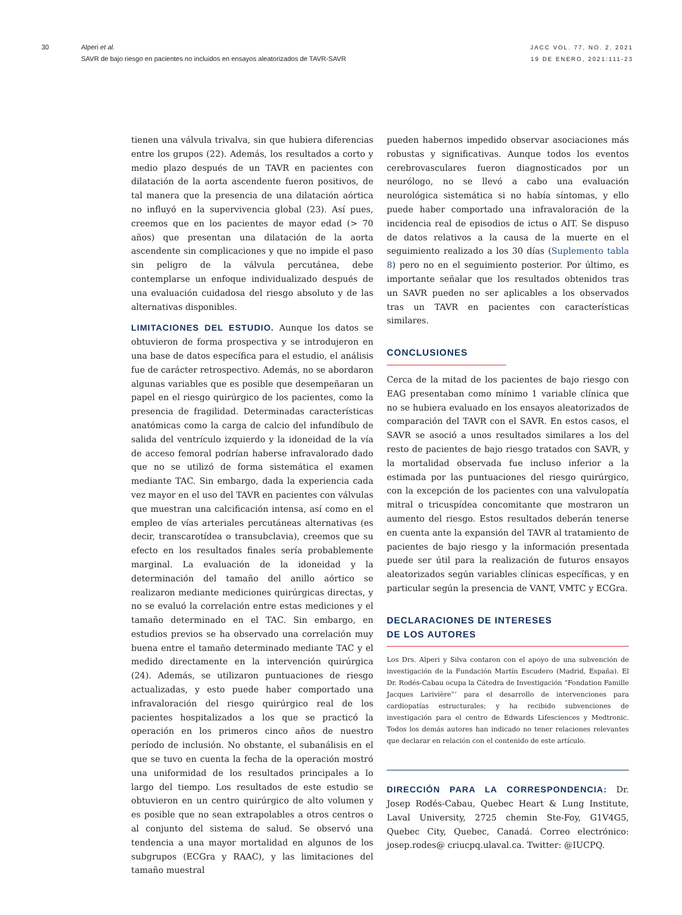30 Alperi et al.
SAVR de bajo riesgo en pacientes no incluidos en ensayos aleatorizados de TAVR-SAVR
JACC VOL. 77, NO. 2, 2021
19 DE ENERO, 2021:111-23
tienen una válvula trivalva, sin que hubiera diferencias entre los grupos (22). Además, los resultados a corto y medio plazo después de un TAVR en pacientes con dilatación de la aorta ascendente fueron positivos, de tal manera que la presencia de una dilatación aórtica no influyó en la supervivencia global (23). Así pues, creemos que en los pacientes de mayor edad (> 70 años) que presentan una dilatación de la aorta ascendente sin complicaciones y que no impide el paso sin peligro de la válvula percutánea, debe contemplarse un enfoque individualizado después de una evaluación cuidadosa del riesgo absoluto y de las alternativas disponibles.
LIMITACIONES DEL ESTUDIO. Aunque los datos se obtuvieron de forma prospectiva y se introdujeron en una base de datos específica para el estudio, el análisis fue de carácter retrospectivo. Además, no se abordaron algunas variables que es posible que desempeñaran un papel en el riesgo quirúrgico de los pacientes, como la presencia de fragilidad. Determinadas características anatómicas como la carga de calcio del infundíbulo de salida del ventrículo izquierdo y la idoneidad de la vía de acceso femoral podrían haberse infravalorado dado que no se utilizó de forma sistemática el examen mediante TAC. Sin embargo, dada la experiencia cada vez mayor en el uso del TAVR en pacientes con válvulas que muestran una calcificación intensa, así como en el empleo de vías arteriales percutáneas alternativas (es decir, transcarotídea o transubclavia), creemos que su efecto en los resultados finales sería probablemente marginal. La evaluación de la idoneidad y la determinación del tamaño del anillo aórtico se realizaron mediante mediciones quirúrgicas directas, y no se evaluó la correlación entre estas mediciones y el tamaño determinado en el TAC. Sin embargo, en estudios previos se ha observado una correlación muy buena entre el tamaño determinado mediante TAC y el medido directamente en la intervención quirúrgica (24). Además, se utilizaron puntuaciones de riesgo actualizadas, y esto puede haber comportado una infravaloración del riesgo quirúrgico real de los pacientes hospitalizados a los que se practicó la operación en los primeros cinco años de nuestro período de inclusión. No obstante, el subanálisis en el que se tuvo en cuenta la fecha de la operación mostró una uniformidad de los resultados principales a lo largo del tiempo. Los resultados de este estudio se obtuvieron en un centro quirúrgico de alto volumen y es posible que no sean extrapolables a otros centros o al conjunto del sistema de salud. Se observó una tendencia a una mayor mortalidad en algunos de los subgrupos (ECGra y RAAC), y las limitaciones del tamaño muestral
pueden habernos impedido observar asociaciones más robustas y significativas. Aunque todos los eventos cerebrovasculares fueron diagnosticados por un neurólogo, no se llevó a cabo una evaluación neurológica sistemática si no había síntomas, y ello puede haber comportado una infravaloración de la incidencia real de episodios de ictus o AIT. Se dispuso de datos relativos a la causa de la muerte en el seguimiento realizado a los 30 días (Suplemento tabla 8) pero no en el seguimiento posterior. Por último, es importante señalar que los resultados obtenidos tras un SAVR pueden no ser aplicables a los observados tras un TAVR en pacientes con características similares.
CONCLUSIONES
Cerca de la mitad de los pacientes de bajo riesgo con EAG presentaban como mínimo 1 variable clínica que no se hubiera evaluado en los ensayos aleatorizados de comparación del TAVR con el SAVR. En estos casos, el SAVR se asoció a unos resultados similares a los del resto de pacientes de bajo riesgo tratados con SAVR, y la mortalidad observada fue incluso inferior a la estimada por las puntuaciones del riesgo quirúrgico, con la excepción de los pacientes con una valvulopatía mitral o tricuspídea concomitante que mostraron un aumento del riesgo. Estos resultados deberán tenerse en cuenta ante la expansión del TAVR al tratamiento de pacientes de bajo riesgo y la información presentada puede ser útil para la realización de futuros ensayos aleatorizados según variables clínicas específicas, y en particular según la presencia de VANT, VMTC y ECGra.
DECLARACIONES DE INTERESES
DE LOS AUTORES
Los Drs. Alperi y Silva contaron con el apoyo de una subvención de investigación de la Fundación Martín Escudero (Madrid, España). El Dr. Rodés-Cabau ocupa la Cátedra de Investigación “Fondation Famille Jacques Larivière”’ para el desarrollo de intervenciones para cardiopatías estructurales; y ha recibido subvenciones de investigación para el centro de Edwards Lifesciences y Medtronic. Todos los demás autores han indicado no tener relaciones relevantes que declarar en relación con el contenido de este artículo.
DIRECCIÓN PARA LA CORRESPONDENCIA: Dr. Josep Rodés-Cabau, Quebec Heart & Lung Institute, Laval University, 2725 chemin Ste-Foy, G1V4G5, Quebec City, Quebec, Canadá. Correo electrónico: josep.rodes@ criucpq.ulaval.ca. Twitter: @IUCPQ.